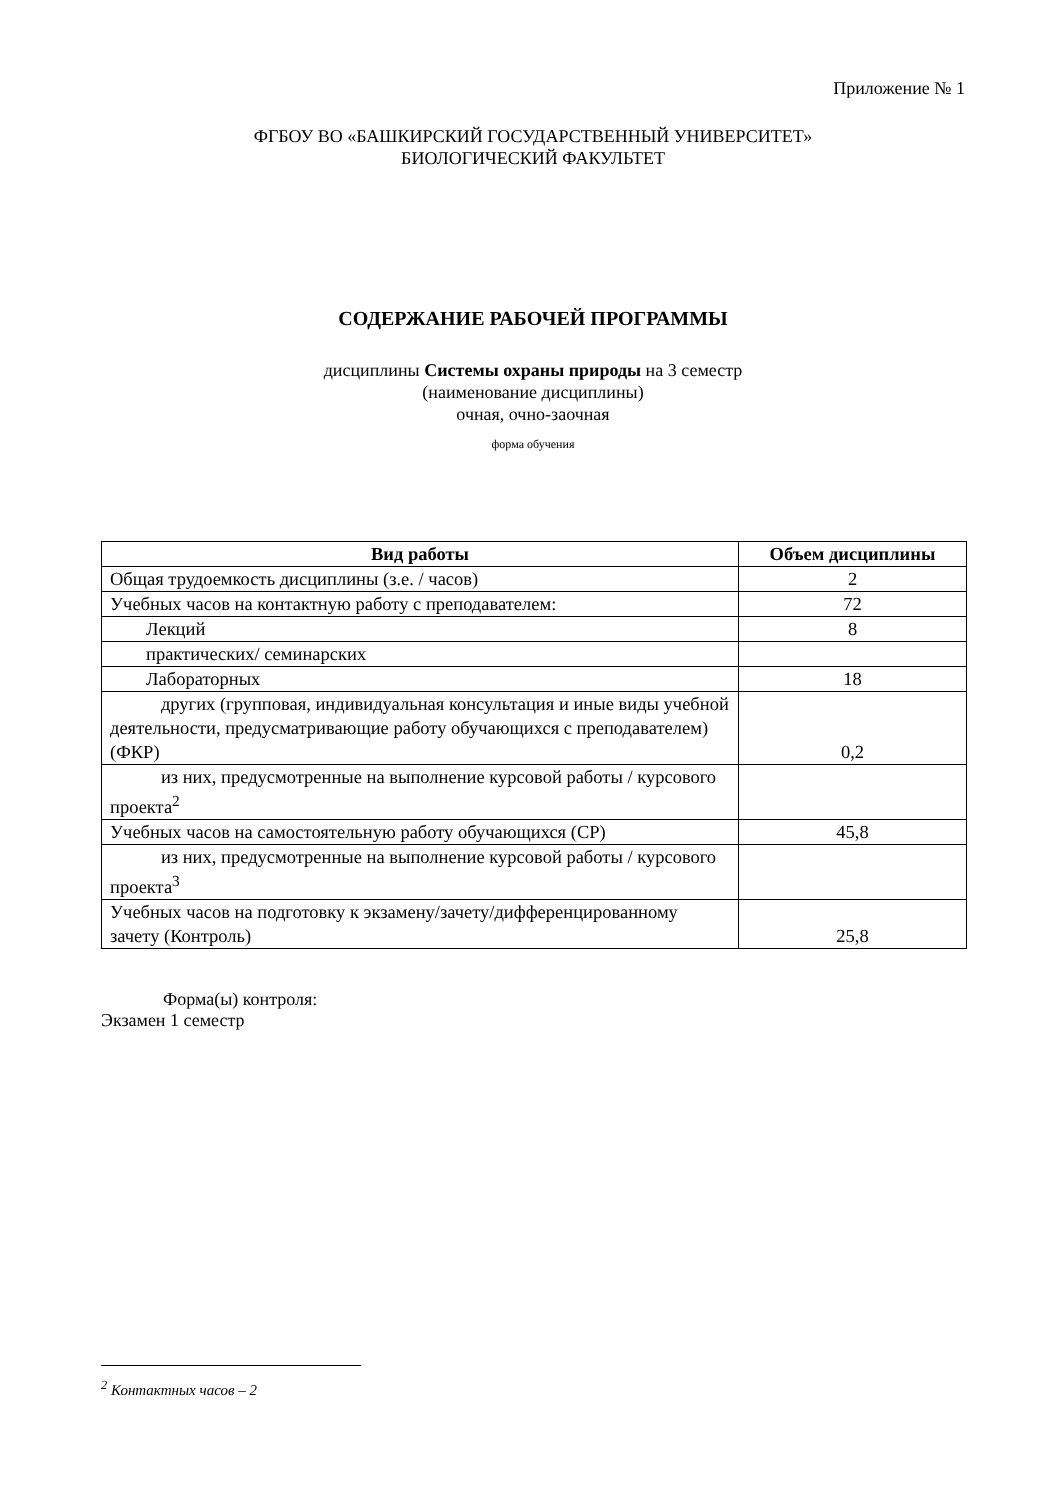Приложение № 1
ФГБОУ ВО «БАШКИРСКИЙ ГОСУДАРСТВЕННЫЙ УНИВЕРСИТЕТ»
БИОЛОГИЧЕСКИЙ ФАКУЛЬТЕТ
СОДЕРЖАНИЕ РАБОЧЕЙ ПРОГРАММЫ
дисциплины Системы охраны природы на 3 семестр
(наименование дисциплины)
очная, очно-заочная
форма обучения
| Вид работы | Объем дисциплины |
| --- | --- |
| Общая трудоемкость дисциплины (з.е. / часов) | 2 |
| Учебных часов на контактную работу с преподавателем: | 72 |
| Лекций | 8 |
| практических/ семинарских | |
| Лабораторных | 18 |
| другиx (групповая, индивидуальная консультация и иные виды учебной деятельности, предусматривающие работу обучающихся с преподавателем) (ФКР) | 0,2 |
| из них, предусмотренные на выполнение курсовой работы / курсового проекта<sup>2</sup> | |
| Учебных часов на самостоятельную работу обучающихся (СР) | 45,8 |
| из них, предусмотренные на выполнение курсовой работы / курсового проекта<sup>3</sup> | |
| Учебных часов на подготовку к экзамену/зачету/дифференцированному зачету (Контроль) | 25,8 |
Форма(ы) контроля:
Экзамен 1 семестр
<sup>2</sup> Контактных часов – 2